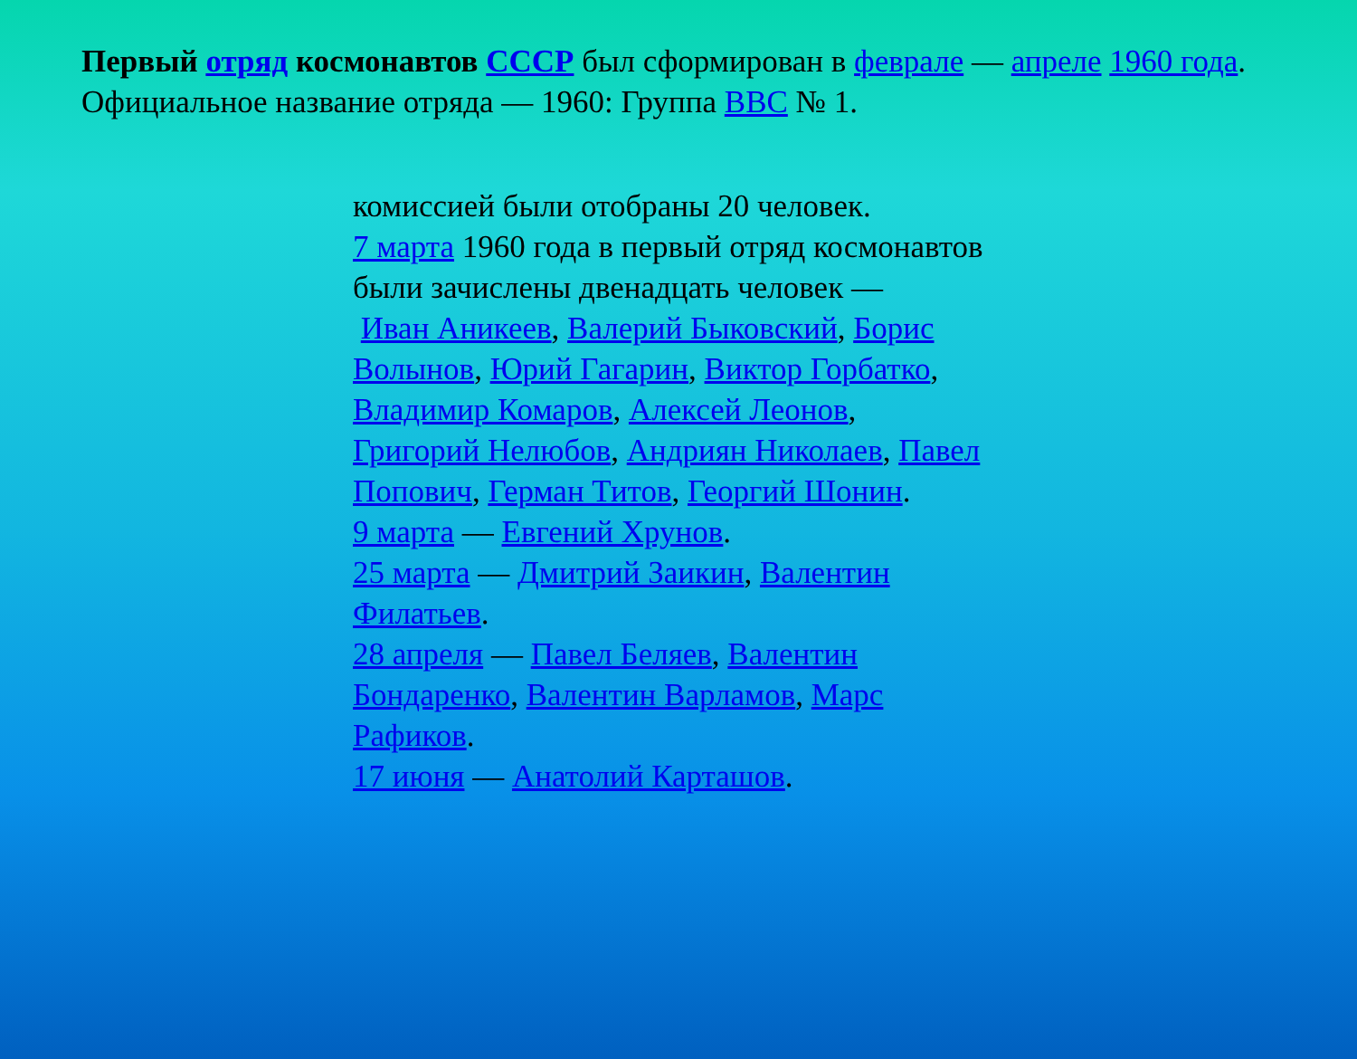Первый отряд космонавтов СССР был сформирован в феврале — апреле 1960 года. Официальное название отряда — 1960: Группа ВВС № 1.
комиссией были отобраны 20 человек.
7 марта 1960 года в первый отряд космонавтов были зачислены двенадцать человек —
Иван Аникеев, Валерий Быковский, Борис Волынов, Юрий Гагарин, Виктор Горбатко, Владимир Комаров, Алексей Леонов, Григорий Нелюбов, Андриян Николаев, Павел Попович, Герман Титов, Георгий Шонин.
9 марта — Евгений Хрунов.
25 марта — Дмитрий Заикин, Валентин Филатьев.
28 апреля — Павел Беляев, Валентин Бондаренко, Валентин Варламов, Марс Рафиков.
17 июня — Анатолий Карташов.